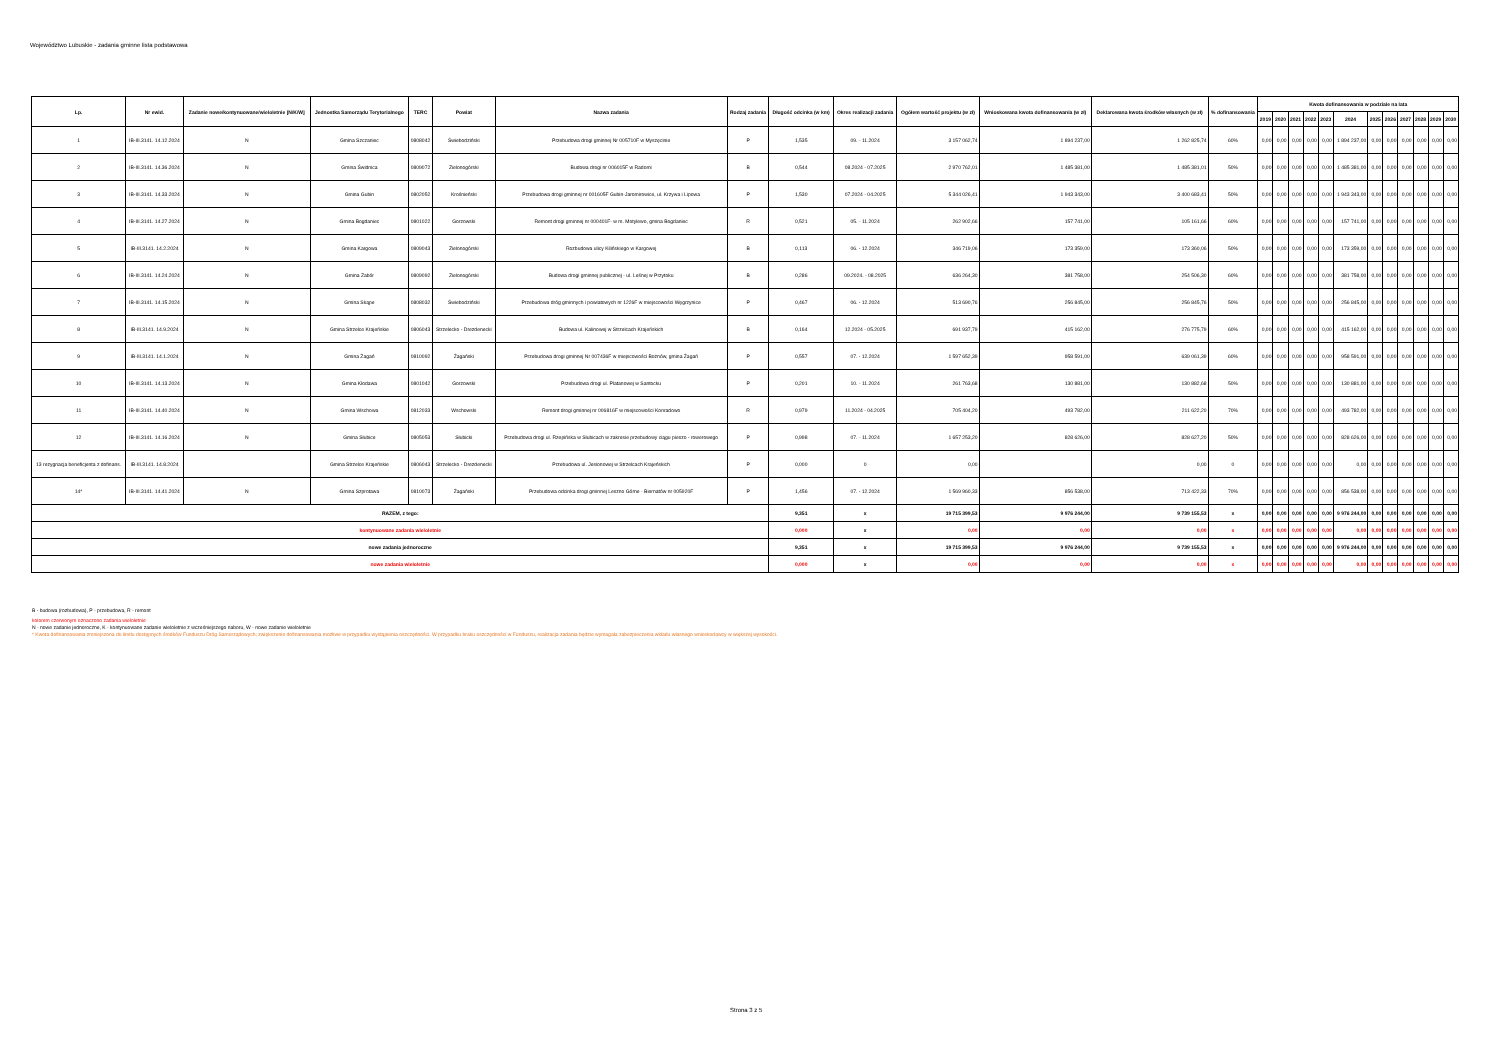Województwo Lubuskie - zadania gminne lista podstawowa
| Lp. | Nr ewid. | Zadanie nowe/kontynuowane/wieloletnie [N/K/W] | Jednostka Samorządu Terytorialnego | TERC | Powiat | Nazwa zadania | Rodzaj zadania | Długość odcinka (w km) | Okres realizacji zadania | Ogółem wartość projektu (w zł) | Wnioskowana kwota dofinansowania (w zł) | Deklarowana kwota środków własnych (w zł) | % dofinansowania | Kwota dofinansowania w podziale na lata | | | | | | | | | | | |
| --- | --- | --- | --- | --- | --- | --- | --- | --- | --- | --- | --- | --- | --- | --- | --- | --- | --- | --- | --- | --- | --- | --- | --- | --- | --- |
| | | | | | | | | | | | | | | 2019 | 2020 | 2021 | 2022 | 2023 | 2024 | 2025 | 2026 | 2027 | 2028 | 2029 | 2030 |
| 1 | IB-III.3141. 14.12.2024 | N | Gmina Szczaniec | 0808042 | Świebodziński | Przebudowa drogi gminnej Nr 005710F w Myszęcinie | P | 1,535 | 09. - 11.2024 | 3 157 062,74 | 1 894 237,00 | 1 262 825,74 | 60% | 0,00 | 0,00 | 0,00 | 0,00 | 0,00 | 1 894 237,00 | 0,00 | 0,00 | 0,00 | 0,00 | 0,00 | 0,00 |
| 2 | IB-III.3141. 14.36.2024 | N | Gmina Świdnica | 0809072 | Zielonogórski | Budowa drogi nr 006015F w Radomi | B | 0,544 | 08.2024 - 07.2025 | 2 970 762,01 | 1 485 381,00 | 1 485 381,01 | 50% | 0,00 | 0,00 | 0,00 | 0,00 | 0,00 | 1 485 381,00 | 0,00 | 0,00 | 0,00 | 0,00 | 0,00 | 0,00 |
| 3 | IB-III.3141. 14.33.2024 | N | Gmina Gubin | 0802052 | Krośnieński | Przebudowa drogi gminnej nr 001605F Gubin-Jaromirowice, ul. Krzywa i Lipowa | P | 1,530 | 07.2024 - 04.2025 | 5 344 026,41 | 1 943 343,00 | 3 400 683,41 | 50% | 0,00 | 0,00 | 0,00 | 0,00 | 0,00 | 1 943 343,00 | 0,00 | 0,00 | 0,00 | 0,00 | 0,00 | 0,00 |
| 4 | IB-III.3141. 14.27.2024 | N | Gmina Bogdaniec | 0801022 | Gorzowski | Remont drogi gminnej nr 000401F- w m. Motylewo, gmina Bogdaniec | R | 0,521 | 05. - 11.2024 | 262 902,66 | 157 741,00 | 105 161,66 | 60% | 0,00 | 0,00 | 0,00 | 0,00 | 0,00 | 157 741,00 | 0,00 | 0,00 | 0,00 | 0,00 | 0,00 | 0,00 |
| 5 | IB-III.3141. 14.2.2024 | N | Gmina Kargowa | 0809043 | Zielonogórski | Rozbudowa ulicy Kilińskiego w Kargowej | B | 0,113 | 06. - 12.2024 | 346 719,06 | 173 359,00 | 173 360,06 | 50% | 0,00 | 0,00 | 0,00 | 0,00 | 0,00 | 173 359,00 | 0,00 | 0,00 | 0,00 | 0,00 | 0,00 | 0,00 |
| 6 | IB-III.3141. 14.24.2024 | N | Gmina Zabór | 0809092 | Zielonogórski | Budowa drogi gminnej publicznej - ul. Leśnej w Przytoku | B | 0,286 | 09.2024. - 08.2025 | 636 264,30 | 381 758,00 | 254 506,30 | 60% | 0,00 | 0,00 | 0,00 | 0,00 | 0,00 | 381 758,00 | 0,00 | 0,00 | 0,00 | 0,00 | 0,00 | 0,00 |
| 7 | IB-III.3141. 14.15.2024 | N | Gmina Skąpe | 0808032 | Świebodziński | Przebudowa dróg gminnych i powiatowych nr 1226F w miejscowości Węgrzynice | P | 0,467 | 06. - 12.2024 | 513 690,76 | 256 845,00 | 256 845,76 | 50% | 0,00 | 0,00 | 0,00 | 0,00 | 0,00 | 256 845,00 | 0,00 | 0,00 | 0,00 | 0,00 | 0,00 | 0,00 |
| 8 | IB-III.3141. 14.9.2024 | N | Gmina Strzelce Krajeńskie | 0806043 | Strzelecko - Drezdenecki | Budowa ul. Kalinowej w Strzelcach Krajeńskich | B | 0,164 | 12.2024 - 05.2025 | 691 937,79 | 415 162,00 | 276 775,79 | 60% | 0,00 | 0,00 | 0,00 | 0,00 | 0,00 | 415 162,00 | 0,00 | 0,00 | 0,00 | 0,00 | 0,00 | 0,00 |
| 9 | IB-III.3141. 14.1.2024 | N | Gmina Żagań | 0810092 | Żagański | Przebudowa drogi gminnej Nr 007436F w miejscowości Bożnów, gmina Żagań | P | 0,557 | 07. - 12.2024 | 1 597 652,39 | 958 591,00 | 639 061,39 | 60% | 0,00 | 0,00 | 0,00 | 0,00 | 0,00 | 958 591,00 | 0,00 | 0,00 | 0,00 | 0,00 | 0,00 | 0,00 |
| 10 | IB-III.3141. 14.13.2024 | N | Gmina Kłodawa | 0801042 | Gorzowski | Przebudowa drogi ul. Platanowej w Santocku | P | 0,201 | 10. - 11.2024 | 261 763,68 | 130 881,00 | 130 882,68 | 50% | 0,00 | 0,00 | 0,00 | 0,00 | 0,00 | 130 881,00 | 0,00 | 0,00 | 0,00 | 0,00 | 0,00 | 0,00 |
| 11 | IB-III.3141. 14.40.2024 | N | Gmina Wschowa | 0812033 | Wschowski | Remont drogi gminnej nr 006816F w miejscowości Konradowo | R | 0,979 | 11.2024 - 04.2025 | 705 404,20 | 493 782,00 | 211 622,20 | 70% | 0,00 | 0,00 | 0,00 | 0,00 | 0,00 | 493 782,00 | 0,00 | 0,00 | 0,00 | 0,00 | 0,00 | 0,00 |
| 12 | IB-III.3141. 14.16.2024 | N | Gmina Słubice | 0805053 | Słubicki | Przebudowa drogi ul. Rzepińska w Słubicach w zakresie przebudowy ciągu pieszo - rowerowego | P | 0,998 | 07. - 11.2024 | 1 657 253,20 | 828 626,00 | 828 627,20 | 50% | 0,00 | 0,00 | 0,00 | 0,00 | 0,00 | 828 626,00 | 0,00 | 0,00 | 0,00 | 0,00 | 0,00 | 0,00 |
| 13 rezygnacja beneficjenta z dofinans. | IB-III.3141. 14.8.2024 | | Gmina Strzelce Krajeńskie | 0806043 | Strzelecko - Drezdenecki | Przebudowa ul. Jesionowej w Strzelcach Krajeńskich | P | 0,000 | 0 | 0,00 | | 0,00 | 0 | 0,00 | 0,00 | 0,00 | 0,00 | 0,00 | 0,00 | 0,00 | 0,00 | 0,00 | 0,00 | 0,00 | 0,00 |
| 14* | IB-III.3141. 14.41.2024 | N | Gmina Szprotawa | 0810073 | Żagański | Przebudowa odcinka drogi gminnej Leszno Górne - Biernatów nr 005920F | P | 1,456 | 07. - 12.2024 | 1 569 960,33 | 856 538,00 | 713 422,33 | 70% | 0,00 | 0,00 | 0,00 | 0,00 | 0,00 | 856 538,00 | 0,00 | 0,00 | 0,00 | 0,00 | 0,00 | 0,00 |
| RAZEM, z tego: | | | | | | | | 9,351 | x | 19 715 399,53 | 9 976 244,00 | 9 739 155,53 | x | 0,00 | 0,00 | 0,00 | 0,00 | 0,00 | 9 976 244,00 | 0,00 | 0,00 | 0,00 | 0,00 | 0,00 | 0,00 |
| kontynuowane zadania wieloletnie | | | | | | | | 0,000 | x | 0,00 | 0,00 | 0,00 | x | 0,00 | 0,00 | 0,00 | 0,00 | 0,00 | 0,00 | 0,00 | 0,00 | 0,00 | 0,00 | 0,00 | 0,00 |
| nowe zadania jednoroczne | | | | | | | | 9,351 | x | 19 715 399,53 | 9 976 244,00 | 9 739 155,53 | x | 0,00 | 0,00 | 0,00 | 0,00 | 0,00 | 9 976 244,00 | 0,00 | 0,00 | 0,00 | 0,00 | 0,00 | 0,00 |
| nowe zadania wieloletnie | | | | | | | | 0,000 | x | 0,00 | 0,00 | 0,00 | x | 0,00 | 0,00 | 0,00 | 0,00 | 0,00 | 0,00 | 0,00 | 0,00 | 0,00 | 0,00 | 0,00 | 0,00 |
B - budowa (rozbudowa), P - przebudowa, R - remont
kolorem czerwonym oznaczono zadania wieloletnie
N - nowe zadanie jednoroczne, K - kontynuowane zadanie wieloletnie z wcześniejszego naboru, W - nowe zadanie wieloletnie
* Kwota dofinansowania zmniejszona do limitu dostępnych środków Funduszu Dróg Samorządowych; zwiększenie dofinansowania możliwe w przypadku wystąpienia oszczędności. W przypadku braku oszczędności w Funduszu, realizacja zadania będzie wymagała zabezpieczenia wkładu własnego wnioskodawcy w większej wysokości.
Strona 3 z 5